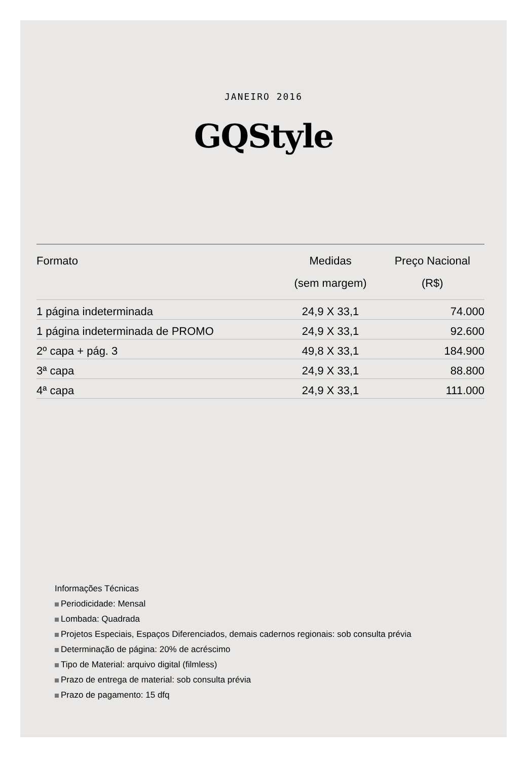JANEIRO 2016
GQStyle
| Formato | Medidas (sem margem) | Preço Nacional (R$) |
| --- | --- | --- |
| 1 página indeterminada | 24,9 X 33,1 | 74.000 |
| 1 página indeterminada de PROMO | 24,9 X 33,1 | 92.600 |
| 2º capa + pág. 3 | 49,8 X 33,1 | 184.900 |
| 3ª capa | 24,9 X 33,1 | 88.800 |
| 4ª capa | 24,9 X 33,1 | 111.000 |
Informações Técnicas
Periodicidade: Mensal
Lombada: Quadrada
Projetos Especiais, Espaços Diferenciados, demais cadernos regionais: sob consulta prévia
Determinação de página: 20% de acréscimo
Tipo de Material: arquivo digital (filmless)
Prazo de entrega de material: sob consulta prévia
Prazo de pagamento: 15 dfq